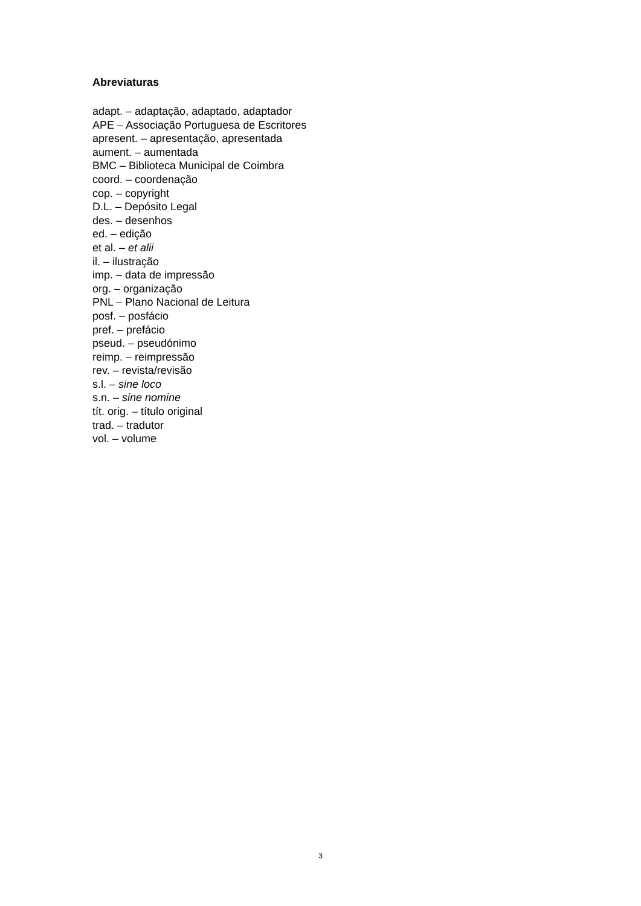Abreviaturas
adapt. – adaptação, adaptado, adaptador
APE – Associação Portuguesa de Escritores
apresent. – apresentação, apresentada
aument. – aumentada
BMC – Biblioteca Municipal de Coimbra
coord. – coordenação
cop. – copyright
D.L. – Depósito Legal
des. – desenhos
ed. – edição
et al. – et alii
il. – ilustração
imp. – data de impressão
org. – organização
PNL – Plano Nacional de Leitura
posf. – posfácio
pref. – prefácio
pseud. – pseudónimo
reimp. – reimpressão
rev. – revista/revisão
s.l. – sine loco
s.n. – sine nomine
tít. orig. – título original
trad. – tradutor
vol. – volume
3